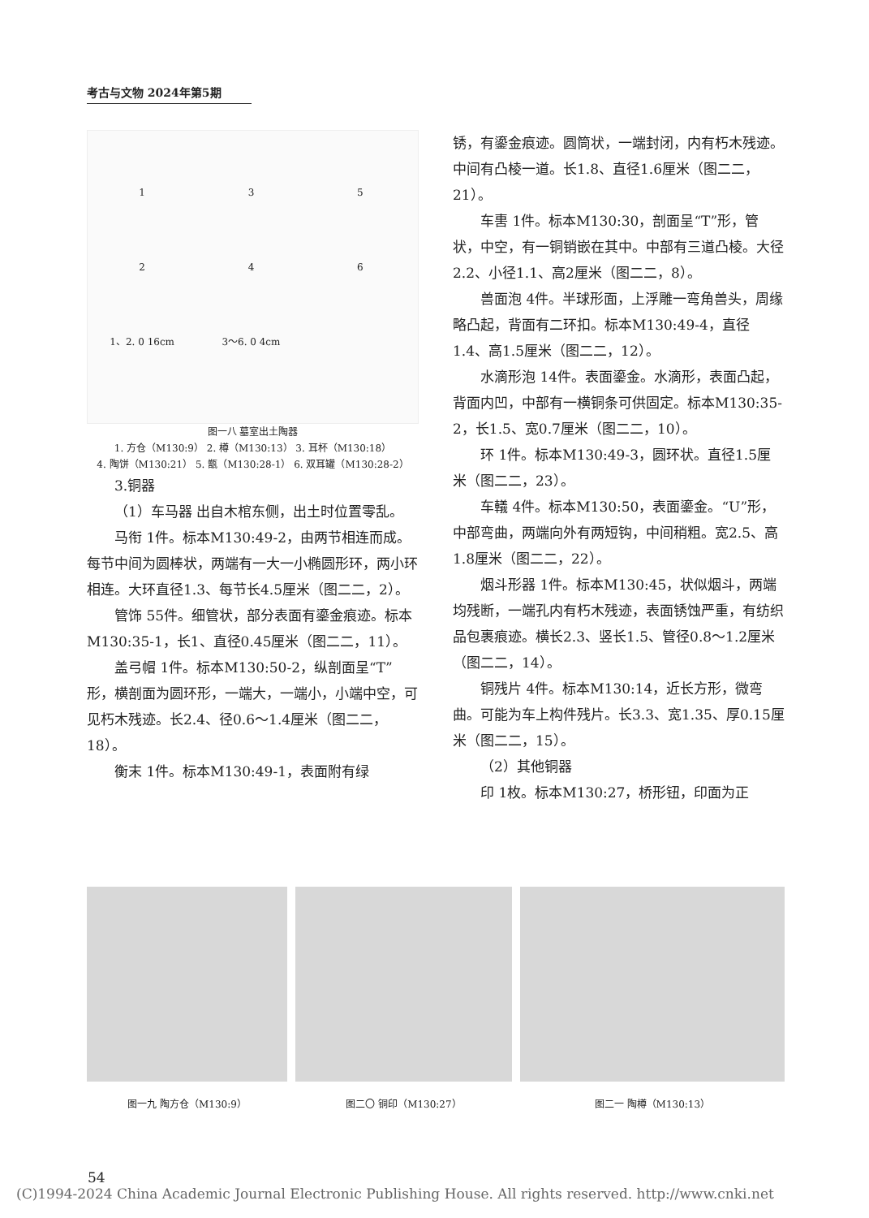考古与文物 2024年第5期
135246 1、2. 0 16cm 3～6. 0 4cm
图一八 墓室出土陶器
1. 方仓（M130:9） 2. 樽（M130:13） 3. 耳杯（M130:18）
4. 陶饼（M130:21） 5. 甑（M130:28-1） 6. 双耳罐（M130:28-2）
3.铜器
（1）车马器 出自木棺东侧，出土时位置零乱。
马衔 1件。标本M130:49-2，由两节相连而成。每节中间为圆棒状，两端有一大一小椭圆形环，两小环相连。大环直径1.3、每节长4.5厘米（图二二，2）。
管饰 55件。细管状，部分表面有鎏金痕迹。标本M130:35-1，长1、直径0.45厘米（图二二，11）。
盖弓帽 1件。标本M130:50-2，纵剖面呈“T”形，横剖面为圆环形，一端大，一端小，小端中空，可见朽木残迹。长2.4、径0.6～1.4厘米（图二二，18）。
衡末 1件。标本M130:49-1，表面附有绿
锈，有鎏金痕迹。圆筒状，一端封闭，内有朽木残迹。中间有凸棱一道。长1.8、直径1.6厘米（图二二，21）。
车軎 1件。标本M130:30，剖面呈“T”形，管状，中空，有一铜销嵌在其中。中部有三道凸棱。大径2.2、小径1.1、高2厘米（图二二，8）。
兽面泡 4件。半球形面，上浮雕一弯角兽头，周缘略凸起，背面有二环扣。标本M130:49-4，直径1.4、高1.5厘米（图二二，12）。
水滴形泡 14件。表面鎏金。水滴形，表面凸起，背面内凹，中部有一横铜条可供固定。标本M130:35-2，长1.5、宽0.7厘米（图二二，10）。
环 1件。标本M130:49-3，圆环状。直径1.5厘米（图二二，23）。
车轙 4件。标本M130:50，表面鎏金。“U”形，中部弯曲，两端向外有两短钩，中间稍粗。宽2.5、高1.8厘米（图二二，22）。
烟斗形器 1件。标本M130:45，状似烟斗，两端均残断，一端孔内有朽木残迹，表面锈蚀严重，有纺织品包裹痕迹。横长2.3、竖长1.5、管径0.8～1.2厘米（图二二，14）。
铜残片 4件。标本M130:14，近长方形，微弯曲。可能为车上构件残片。长3.3、宽1.35、厚0.15厘米（图二二，15）。
（2）其他铜器
印 1枚。标本M130:27，桥形钮，印面为正
图一九 陶方仓（M130:9） 图二〇 铜印（M130:27） 图二一 陶樽（M130:13）
54
(C)1994-2024 China Academic Journal Electronic Publishing House. All rights reserved. http://www.cnki.net